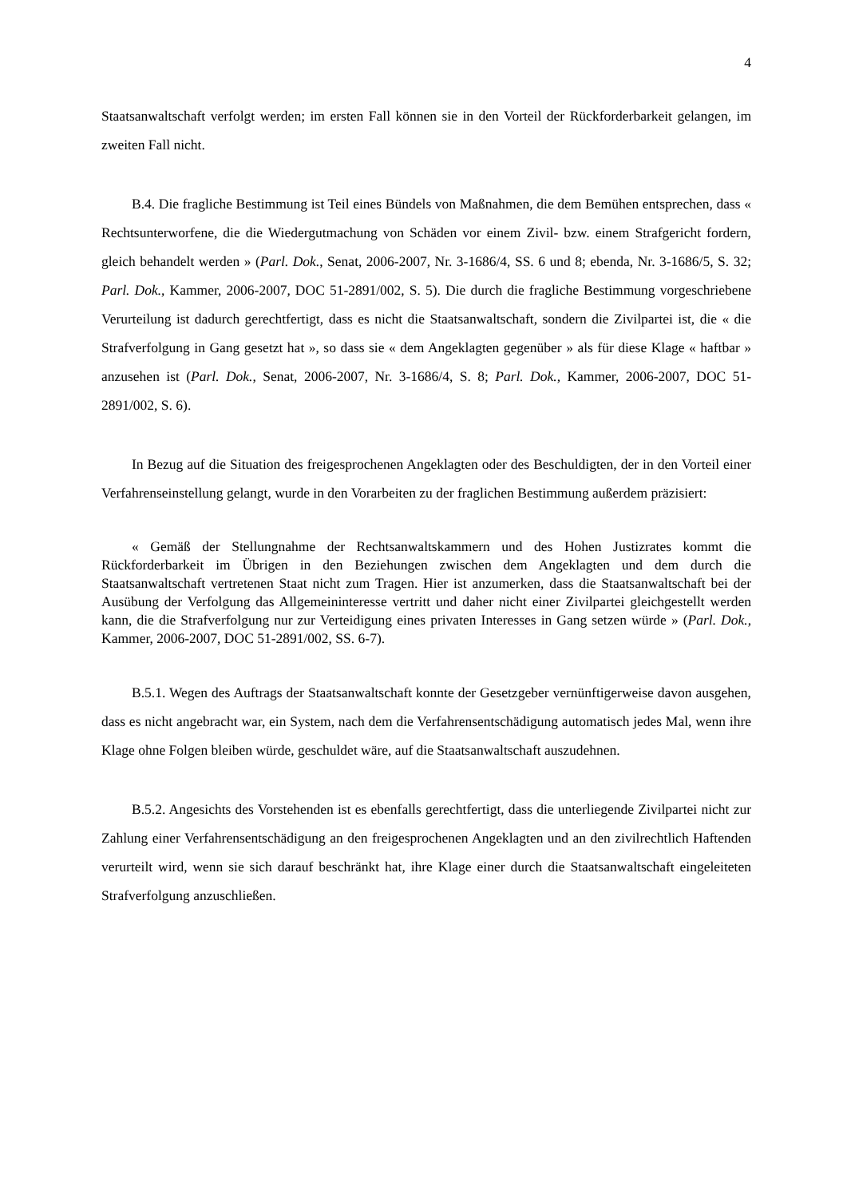4
Staatsanwaltschaft verfolgt werden; im ersten Fall können sie in den Vorteil der Rückforderbarkeit gelangen, im zweiten Fall nicht.
B.4. Die fragliche Bestimmung ist Teil eines Bündels von Maßnahmen, die dem Bemühen entsprechen, dass « Rechtsunterworfene, die die Wiedergutmachung von Schäden vor einem Zivil- bzw. einem Strafgericht fordern, gleich behandelt werden » (Parl. Dok., Senat, 2006-2007, Nr. 3-1686/4, SS. 6 und 8; ebenda, Nr. 3-1686/5, S. 32; Parl. Dok., Kammer, 2006-2007, DOC 51-2891/002, S. 5). Die durch die fragliche Bestimmung vorgeschriebene Verurteilung ist dadurch gerechtfertigt, dass es nicht die Staatsanwaltschaft, sondern die Zivilpartei ist, die « die Strafverfolgung in Gang gesetzt hat », so dass sie « dem Angeklagten gegenüber » als für diese Klage « haftbar » anzusehen ist (Parl. Dok., Senat, 2006-2007, Nr. 3-1686/4, S. 8; Parl. Dok., Kammer, 2006-2007, DOC 51-2891/002, S. 6).
In Bezug auf die Situation des freigesprochenen Angeklagten oder des Beschuldigten, der in den Vorteil einer Verfahrenseinstellung gelangt, wurde in den Vorarbeiten zu der fraglichen Bestimmung außerdem präzisiert:
« Gemäß der Stellungnahme der Rechtsanwaltskammern und des Hohen Justizrates kommt die Rückforderbarkeit im Übrigen in den Beziehungen zwischen dem Angeklagten und dem durch die Staatsanwaltschaft vertretenen Staat nicht zum Tragen. Hier ist anzumerken, dass die Staatsanwaltschaft bei der Ausübung der Verfolgung das Allgemeininteresse vertritt und daher nicht einer Zivilpartei gleichgestellt werden kann, die die Strafverfolgung nur zur Verteidigung eines privaten Interesses in Gang setzen würde » (Parl. Dok., Kammer, 2006-2007, DOC 51-2891/002, SS. 6-7).
B.5.1. Wegen des Auftrags der Staatsanwaltschaft konnte der Gesetzgeber vernünftigerweise davon ausgehen, dass es nicht angebracht war, ein System, nach dem die Verfahrensentschädigung automatisch jedes Mal, wenn ihre Klage ohne Folgen bleiben würde, geschuldet wäre, auf die Staatsanwaltschaft auszudehnen.
B.5.2. Angesichts des Vorstehenden ist es ebenfalls gerechtfertigt, dass die unterliegende Zivilpartei nicht zur Zahlung einer Verfahrensentschädigung an den freigesprochenen Angeklagten und an den zivilrechtlich Haftenden verurteilt wird, wenn sie sich darauf beschränkt hat, ihre Klage einer durch die Staatsanwaltschaft eingeleiteten Strafverfolgung anzuschließen.